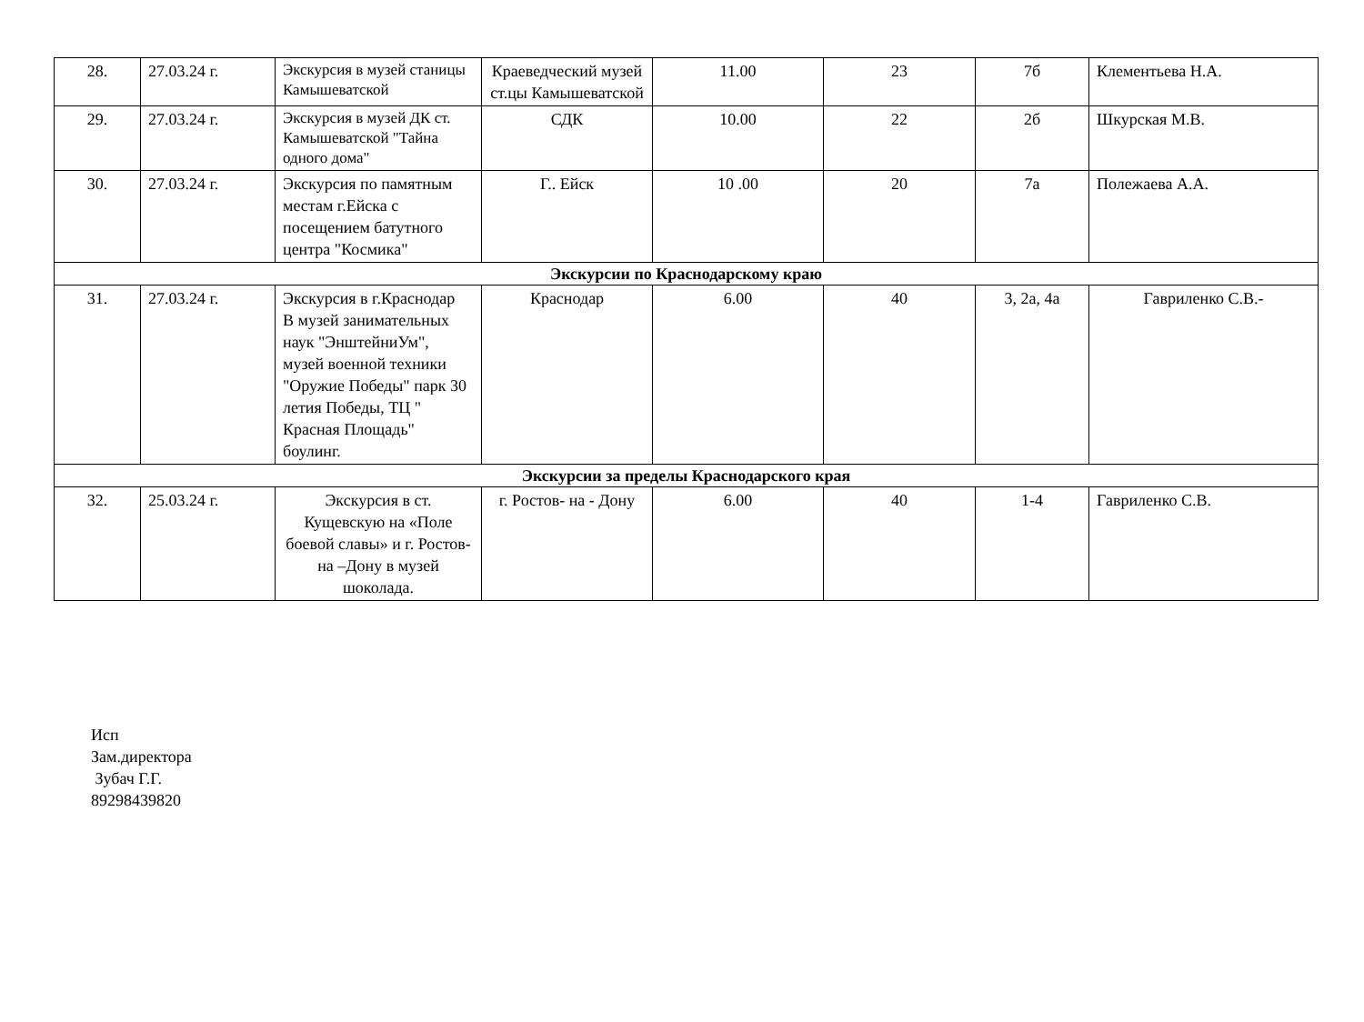| 28. | 27.03.24 г. | Экскурсия в музей станицы Камышеватской | Краеведческий музей ст.цы Камышеватской | 11.00 | 23 | 7б | Клементьева Н.А. |
| 29. | 27.03.24 г. | Экскурсия в музей ДК ст. Камышеватской "Тайна одного дома" | СДК | 10.00 | 22 | 2б | Шкурская М.В. |
| 30. | 27.03.24 г. | Экскурсия по памятным местам г.Ейска с посещением батутного центра "Космика" | Г.. Ейск | 10 .00 | 20 | 7а | Полежаева А.А. |
| Экскурсии по Краснодарскому краю | | | | | | | |
| 31. | 27.03.24 г. | Экскурсия в г.Краснодар В музей занимательных наук "ЭнштейниУм", музей военной техники "Оружие Победы" парк 30 летия Победы, ТЦ " Красная Площадь" боулинг. | Краснодар | 6.00 | 40 | 3, 2а, 4а | Гавриленко С.В.- |
| Экскурсии за пределы Краснодарского края | | | | | | | |
| 32. | 25.03.24 г. | Экскурсия в ст. Кущевскую на «Поле боевой славы» и г. Ростов- на –Дону в музей шоколада. | г. Ростов- на - Дону | 6.00 | 40 | 1-4 | Гавриленко С.В. |
Исп
Зам.директора
Зубач Г.Г.
89298439820